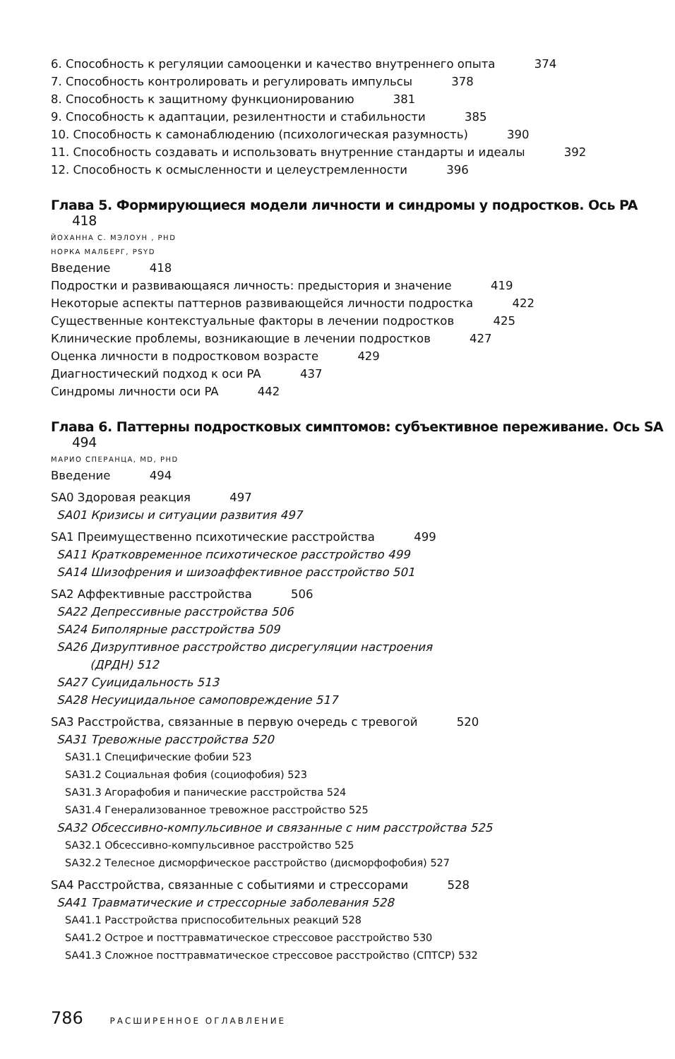6. Способность к регуляции самооценки и качество внутреннего опыта 374
7. Способность контролировать и регулировать импульсы 378
8. Способность к защитному функционированию 381
9. Способность к адаптации, резилентности и стабильности 385
10. Способность к самонаблюдению (психологическая разумность) 390
11. Способность создавать и использовать внутренние стандарты и идеалы 392
12. Способность к осмысленности и целеустремленности 396
Глава 5. Формирующиеся модели личности и синдромы у подростков. Ось PA 418
ЙОХАННА С. МЭЛОУН , PHD
НОРКА МАЛБЕРГ, PSYD
Введение 418
Подростки и развивающаяся личность: предыстория и значение 419
Некоторые аспекты паттернов развивающейся личности подростка 422
Существенные контекстуальные факторы в лечении подростков 425
Клинические проблемы, возникающие в лечении подростков 427
Оценка личности в подростковом возрасте 429
Диагностический подход к оси PA 437
Синдромы личности оси PA 442
Глава 6. Паттерны подростковых симптомов: субъективное переживание. Ось SA 494
МАРИО СПЕРАНЦА, MD, PHD
Введение 494
SA0 Здоровая реакция 497
SA01 Кризисы и ситуации развития 497
SA1 Преимущественно психотические расстройства 499
SA11 Кратковременное психотическое расстройство 499
SA14 Шизофрения и шизоаффективное расстройство 501
SA2 Аффективные расстройства 506
SA22 Депрессивные расстройства 506
SA24 Биполярные расстройства 509
SA26 Дизруптивное расстройство дисрегуляции настроения
(ДРДН) 512
SA27 Суицидальность 513
SA28 Несуицидальное самоповреждение 517
SA3 Расстройства, связанные в первую очередь с тревогой 520
SA31 Тревожные расстройства 520
SA31.1 Специфические фобии 523
SA31.2 Социальная фобия (социофобия) 523
SA31.3 Агорафобия и панические расстройства 524
SA31.4 Генерализованное тревожное расстройство 525
SA32 Обсессивно-компульсивное и связанные с ним расстройства 525
SA32.1 Обсессивно-компульсивное расстройство 525
SA32.2 Телесное дисморфическое расстройство (дисморфофобия) 527
SA4 Расстройства, связанные с событиями и стрессорами 528
SA41 Травматические и стрессорные заболевания 528
SA41.1 Расстройства приспособительных реакций 528
SA41.2 Острое и посттравматическое стрессовое расстройство 530
SA41.3 Сложное посттравматическое стрессовое расстройство (СПТСР) 532
786 РАСШИРЕННОЕ ОГЛАВЛЕНИЕ